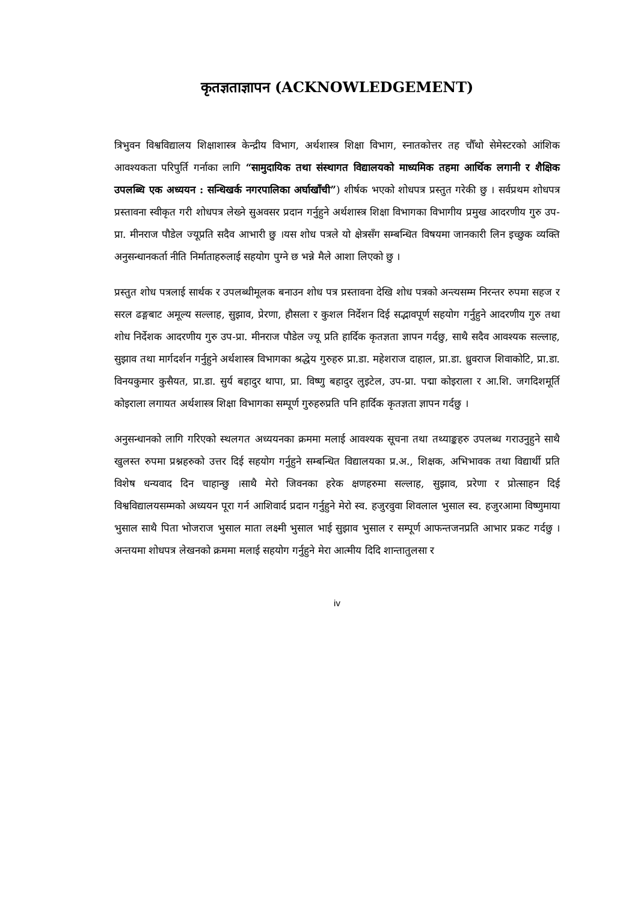कृतज्ञताज्ञापन (ACKNOWLEDGEMENT)
त्रिभुवन विश्वविद्यालय शिक्षाशास्त्र केन्द्रीय विभाग, अर्थशास्त्र शिक्षा विभाग, स्नातकोत्तर तह चौँथो सेमेस्टरको आंशिक आवश्यकता परिपुर्ति गर्नाका लागि “सामुदायिक तथा संस्थागत विद्यालयको माध्यमिक तहमा आर्थिक लगानी र शैक्षिक उपलब्धि एक अध्ययन : सन्धिखर्क नगरपालिका अर्घाखाँची”) शीर्षक भएको शोधपत्र प्रस्तुत गरेकी छु । सर्वप्रथम शोधपत्र प्रस्तावना स्वीकृत गरी शोधपत्र लेख्ने सुअवसर प्रदान गर्नुहुने अर्थशास्त्र शिक्षा विभागका विभागीय प्रमुख आदरणीय गुरु उप- प्रा. मीनराज पौडेल ज्यूप्रति सदैव आभारी छु ।यस शोध पत्रले यो क्षेत्रसँग सम्बन्धित विषयमा जानकारी लिन इच्छुक व्यक्ति अनुसन्धानकर्ता नीति निर्माताहरुलाई सहयोग पुग्ने छ भन्ने मैले आशा लिएको छु ।
प्रस्तुत शोध पत्रलाई सार्थक र उपलब्धीमूलक बनाउन शोध पत्र प्रस्तावना देखि शोध पत्रको अन्त्यसम्म निरन्तर रुपमा सहज र सरल ढङ्गबाट अमूल्य सल्लाह, सुझाव, प्रेरणा, हौसला र कुशल निर्देशन दिई सद्भावपूर्ण सहयोग गर्नुहुने आदरणीय गुरु तथा शोध निर्देशक आदरणीय गुरु उप-प्रा. मीनराज पौडेल ज्यू प्रति हार्दिक कृतज्ञता ज्ञापन गर्दछु, साथै सदैव आवश्यक सल्लाह, सुझाव तथा मार्गदर्शन गर्नुहुने अर्थशास्त्र विभागका श्रद्धेय गुरुहरु प्रा.डा. महेशराज दाहाल, प्रा.डा. ध्रुवराज शिवाकोटि, प्रा.डा. विनयकुमार कुसैयत, प्रा.डा. सुर्य बहादुर थापा, प्रा. विष्णु बहादुर लुइटेल, उप-प्रा. पद्मा कोइराला र आ.शि. जगदिशमूर्ति कोइराला लगायत अर्थशास्त्र शिक्षा विभागका सम्पूर्ण गुरुहरुप्रति पनि हार्दिक कृतज्ञता ज्ञापन गर्दछु ।
अनुसन्धानको लागि गरिएको स्थलगत अध्ययनका क्रममा मलाई आवश्यक सूचना तथा तथ्याङ्कहरु उपलब्ध गराउनुहुने साथै खुलस्त रुपमा प्रश्नहरुको उत्तर दिई सहयोग गर्नुहुने सम्बन्धित विद्यालयका प्र.अ., शिक्षक, अभिभावक तथा विद्यार्थी प्रति विशेष धन्यवाद दिन चाहान्छु ।साथै मेरो जिवनका हरेक क्षणहरुमा सल्लाह, सुझाव, प्ररेणा र प्रोत्साहन दिई विश्वविद्यालयसम्मको अध्ययन पूरा गर्न आशिवार्द प्रदान गर्नुहुने मेरो स्व. हजुरवुवा शिवलाल भुसाल स्व. हजुरआमा विष्णुमाया भुसाल साथै पिता भोजराज भुसाल माता लक्ष्मी भुसाल भाई सुझाव भुसाल र सम्पूर्ण आफन्तजनप्रति आभार प्रकट गर्दछु । अन्तयमा शोधपत्र लेखनको क्रममा मलाई सहयोग गर्नुहुने मेरा आत्मीय दिदि शान्तातुलसा र
iv